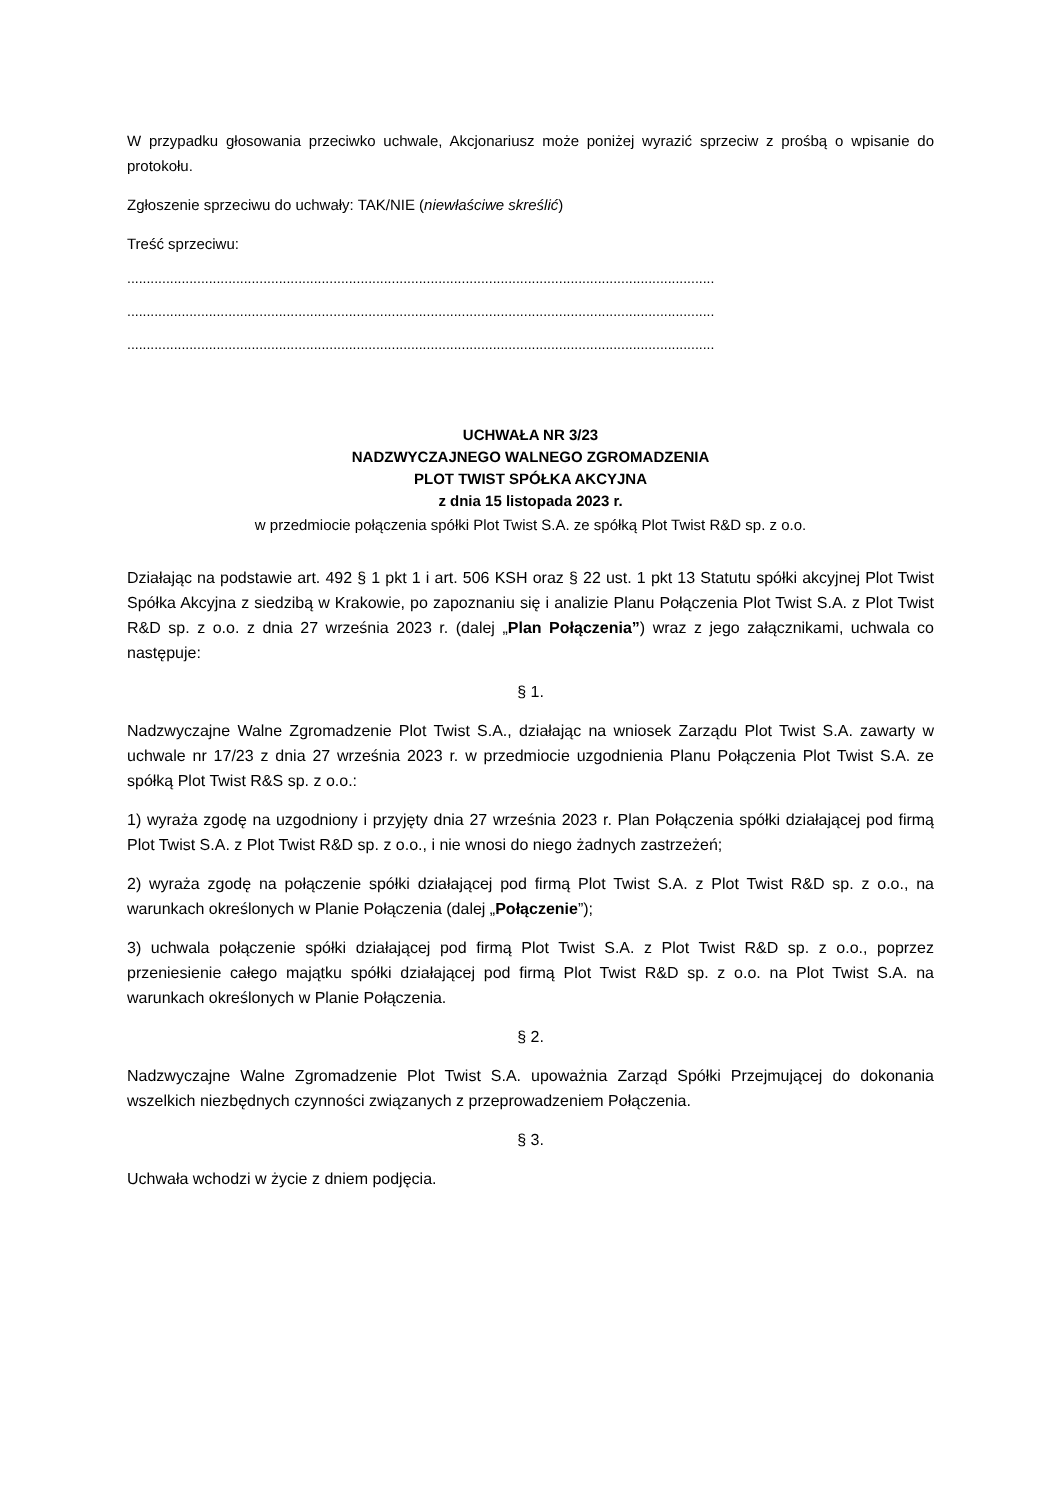W przypadku głosowania przeciwko uchwale, Akcjonariusz może poniżej wyrazić sprzeciw z prośbą o wpisanie do protokołu.
Zgłoszenie sprzeciwu do uchwały: TAK/NIE (niewłaściwe skreślić)
Treść sprzeciwu:
.......................................................................................................................................................
.......................................................................................................................................................
.......................................................................................................................................................
UCHWAŁA NR 3/23
NADZWYCZAJNEGO WALNEGO ZGROMADZENIA
PLOT TWIST SPÓŁKA AKCYJNA
z dnia 15 listopada 2023 r.
w przedmiocie połączenia spółki Plot Twist S.A. ze spółką Plot Twist R&D sp. z o.o.
Działając na podstawie art. 492 § 1 pkt 1 i art. 506 KSH oraz § 22 ust. 1 pkt 13 Statutu spółki akcyjnej Plot Twist Spółka Akcyjna z siedzibą w Krakowie, po zapoznaniu się i analizie Planu Połączenia Plot Twist S.A. z Plot Twist R&D sp. z o.o. z dnia 27 września 2023 r. (dalej „Plan Połączenia”) wraz z jego załącznikami, uchwala co następuje:
§ 1.
Nadzwyczajne Walne Zgromadzenie Plot Twist S.A., działając na wniosek Zarządu Plot Twist S.A. zawarty w uchwale nr 17/23 z dnia 27 września 2023 r. w przedmiocie uzgodnienia Planu Połączenia Plot Twist S.A. ze spółką Plot Twist R&S sp. z o.o.:
1) wyraża zgodę na uzgodniony i przyjęty dnia 27 września 2023 r. Plan Połączenia spółki działającej pod firmą Plot Twist S.A. z Plot Twist R&D sp. z o.o., i nie wnosi do niego żadnych zastrzeżeń;
2) wyraża zgodę na połączenie spółki działającej pod firmą Plot Twist S.A. z Plot Twist R&D sp. z o.o., na warunkach określonych w Planie Połączenia (dalej „Połączenie”);
3) uchwala połączenie spółki działającej pod firmą Plot Twist S.A. z Plot Twist R&D sp. z o.o., poprzez przeniesienie całego majątku spółki działającej pod firmą Plot Twist R&D sp. z o.o. na Plot Twist S.A. na warunkach określonych w Planie Połączenia.
§ 2.
Nadzwyczajne Walne Zgromadzenie Plot Twist S.A. upoważnia Zarząd Spółki Przejmującej do dokonania wszelkich niezbędnych czynności związanych z przeprowadzeniem Połączenia.
§ 3.
Uchwała wchodzi w życie z dniem podjęcia.